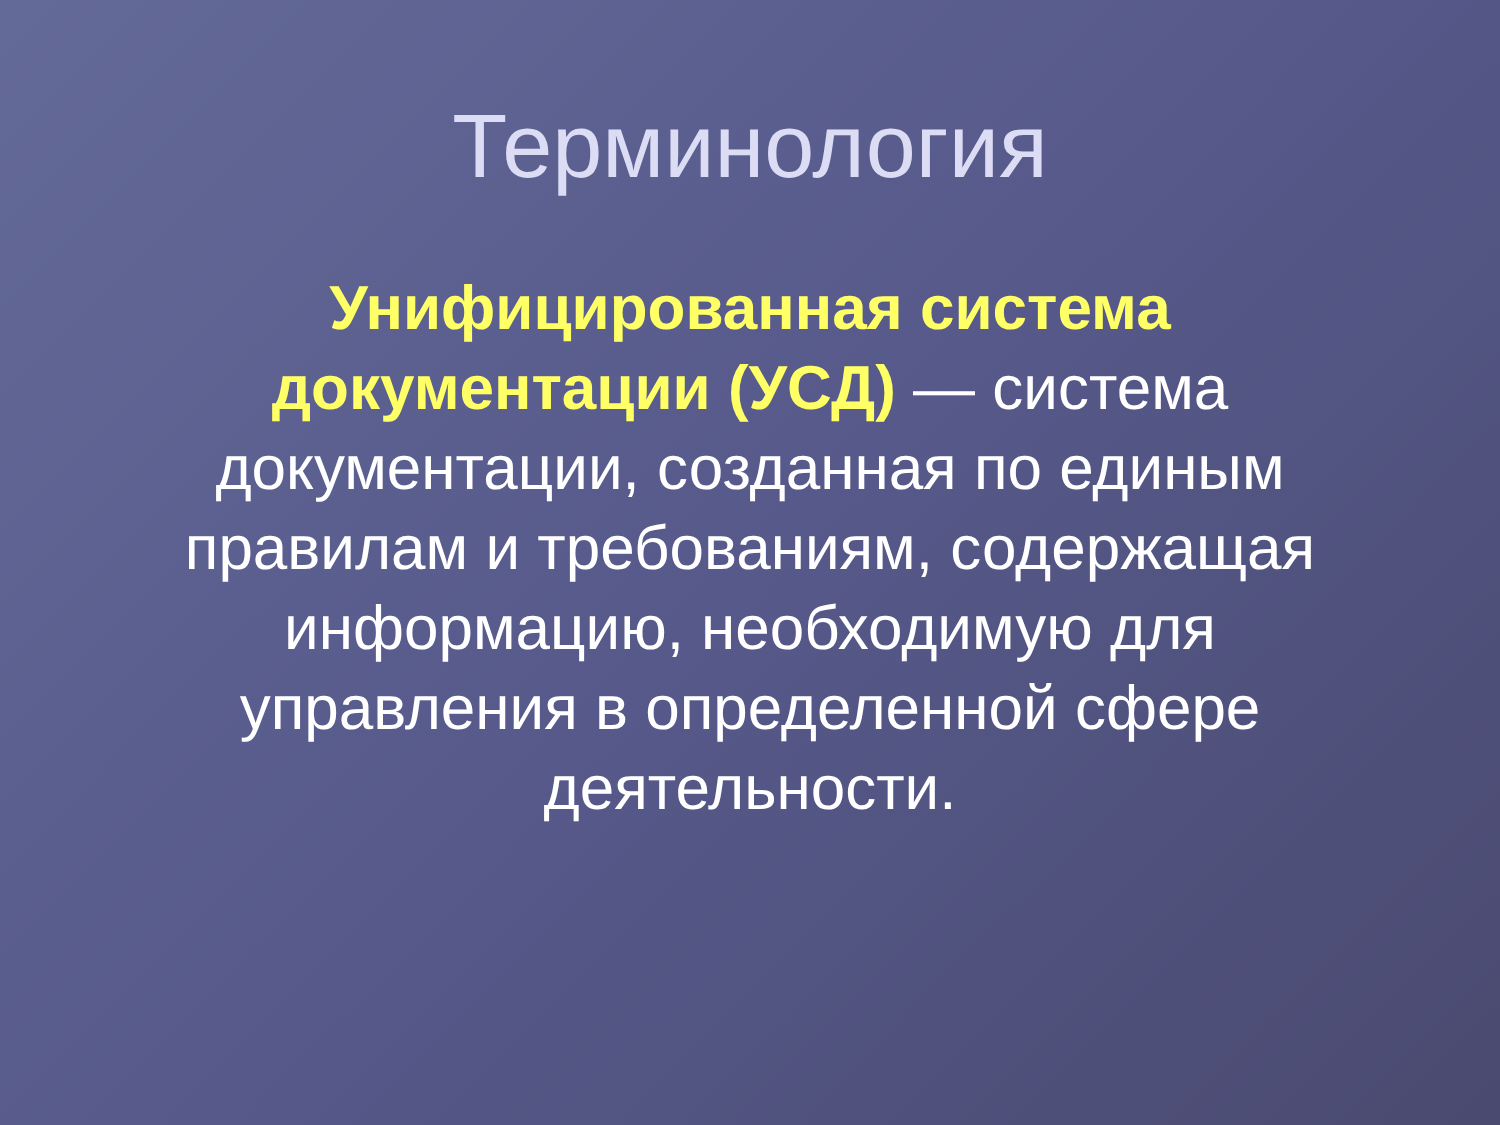Терминология
Унифицированная система документации (УСД) — система документации, созданная по единым правилам и требованиям, содержащая информацию, необходимую для управления в определенной сфере деятельности.